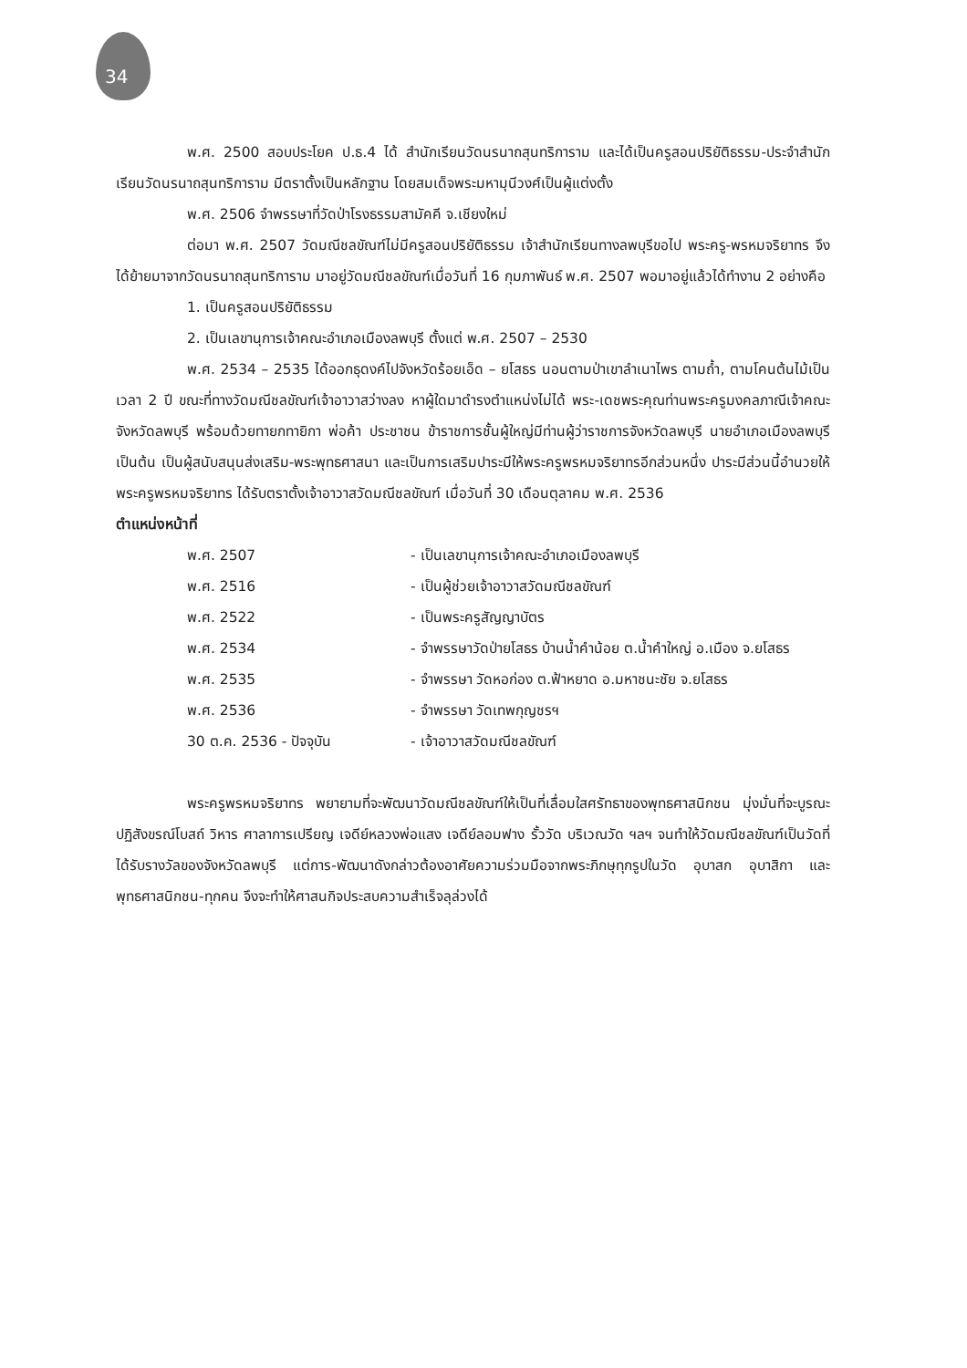34
พ.ศ. 2500 สอบประโยค ป.ธ.4 ได้ สำนักเรียนวัดนรนาถสุนทริการาม และได้เป็นครูสอนปริยัติธรรม-ประจำสำนักเรียนวัดนรนาถสุนทริการาม มีตราตั้งเป็นหลักฐาน โดยสมเด็จพระมหามุนีวงศ์เป็นผู้แต่งตั้ง
พ.ศ. 2506 จำพรรษาที่วัดป่าโรงธรรมสามัคคี จ.เชียงใหม่
ต่อมา พ.ศ. 2507 วัดมณีชลขัณฑ์ไม่มีครูสอนปริยัติธรรม เจ้าสำนักเรียนทางลพบุรีขอไป พระครู-พรหมจริยาทร จึงได้ย้ายมาจากวัดนรนาถสุนทริการาม มาอยู่วัดมณีชลขัณฑ์เมื่อวันที่ 16 กุมภาพันธ์ พ.ศ. 2507 พอมาอยู่แล้วได้ทำงาน 2 อย่างคือ
1. เป็นครูสอนปริยัติธรรม
2. เป็นเลขานุการเจ้าคณะอำเภอเมืองลพบุรี ตั้งแต่ พ.ศ. 2507 – 2530
พ.ศ. 2534 – 2535 ได้ออกธุดงค์ไปจังหวัดร้อยเอ็ด – ยโสธร นอนตามป่าเขาลำเนาไพร ตามถ้ำ, ตามโคนต้นไม้เป็นเวลา 2 ปี ขณะที่ทางวัดมณีชลขัณฑ์เจ้าอาวาสว่างลง หาผู้ใดมาดำรงตำแหน่งไม่ได้ พระ-เดชพระคุณท่านพระครูมงคลภาณีเจ้าคณะจังหวัดลพบุรี พร้อมด้วยทายกทายิกา พ่อค้า ประชาชน ข้าราชการชั้นผู้ใหญ่มีท่านผู้ว่าราชการจังหวัดลพบุรี นายอำเภอเมืองลพบุรี เป็นต้น เป็นผู้สนับสนุนส่งเสริม-พระพุทธศาสนา และเป็นการเสริมปาระมีให้พระครูพรหมจริยาทรอีกส่วนหนึ่ง ปาระมีส่วนนี้อำนวยให้พระครูพรหมจริยาทร ได้รับตราตั้งเจ้าอาวาสวัดมณีชลขัณฑ์ เมื่อวันที่ 30 เดือนตุลาคม พ.ศ. 2536
ตำแหน่งหน้าที่
พ.ศ. 2507 - เป็นเลขานุการเจ้าคณะอำเภอเมืองลพบุรี
พ.ศ. 2516 - เป็นผู้ช่วยเจ้าอาวาสวัดมณีชลขัณฑ์
พ.ศ. 2522 - เป็นพระครูสัญญาบัตร
พ.ศ. 2534 - จำพรรษาวัดป่ายโสธร บ้านน้ำคำน้อย ต.น้ำคำใหญ่ อ.เมือง จ.ยโสธร
พ.ศ. 2535 - จำพรรษา วัดหอก่อง ต.ฟ้าหยาด อ.มหาชนะชัย จ.ยโสธร
พ.ศ. 2536 - จำพรรษา วัดเทพกุญชรฯ
30 ต.ค. 2536 - ปัจจุบัน - เจ้าอาวาสวัดมณีชลขัณฑ์
พระครูพรหมจริยาทร พยายามที่จะพัฒนาวัดมณีชลขัณฑ์ให้เป็นที่เลื่อมใสศรัทธาของพุทธศาสนิกชน มุ่งมั่นที่จะบูรณะปฏิสังขรณ์โบสถ์ วิหาร ศาลาการเปรียญ เจดีย์หลวงพ่อแสง เจดีย์ลอมฟาง รั้ววัด บริเวณวัด ฯลฯ จนทำให้วัดมณีชลขัณฑ์เป็นวัดที่ได้รับรางวัลของจังหวัดลพบุรี แต่การ-พัฒนาดังกล่าวต้องอาศัยความร่วมมือจากพระภิกษุทุกรูปในวัด อุบาสก อุบาสิกา และพุทธศาสนิกชน-ทุกคน จึงจะทำให้ศาสนกิจประสบความสำเร็จลุล่วงได้